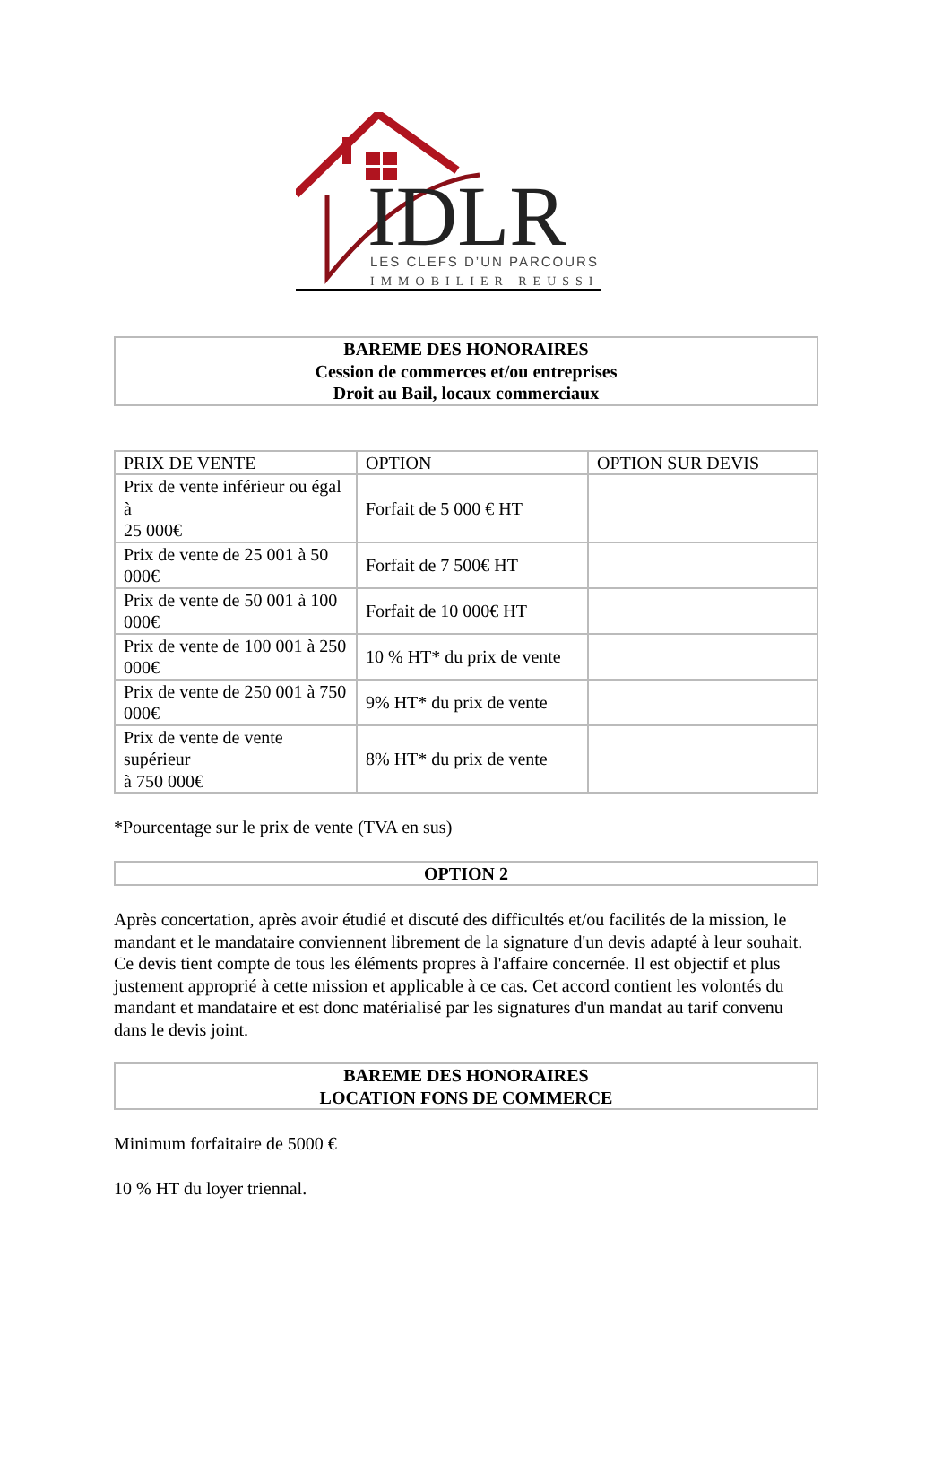IDLR
LES CLEFS D’UN PARCOURS
IMMOBILIER REUSSI
BAREME DES HONORAIRES
Cession de commerces et/ou entreprises
Droit au Bail, locaux commerciaux
| PRIX DE VENTE | OPTION | OPTION SUR DEVIS |
| --- | --- | --- |
| Prix de vente inférieur ou égal à 25 000€ | Forfait de 5 000 € HT | |
| Prix de vente de 25 001 à 50 000€ | Forfait de 7 500€ HT | |
| Prix de vente de 50 001 à 100 000€ | Forfait de 10 000€ HT | |
| Prix de vente de 100 001 à 250 000€ | 10 % HT* du prix de vente | |
| Prix de vente de 250 001 à 750 000€ | 9% HT* du prix de vente | |
| Prix de vente de vente supérieur à 750 000€ | 8% HT* du prix de vente | |
*Pourcentage sur le prix de vente (TVA en sus)
OPTION 2
Après concertation, après avoir étudié et discuté des difficultés et/ou facilités de la mission, le mandant et le mandataire conviennent librement de la signature d'un devis adapté à leur souhait. Ce devis tient compte de tous les éléments propres à l'affaire concernée. Il est objectif et plus justement approprié à cette mission et applicable à ce cas. Cet accord contient les volontés du mandant et mandataire et est donc matérialisé par les signatures d'un mandat au tarif convenu dans le devis joint.
BAREME DES HONORAIRES
LOCATION FONS DE COMMERCE
Minimum forfaitaire de 5000 €
10 % HT du loyer triennal.